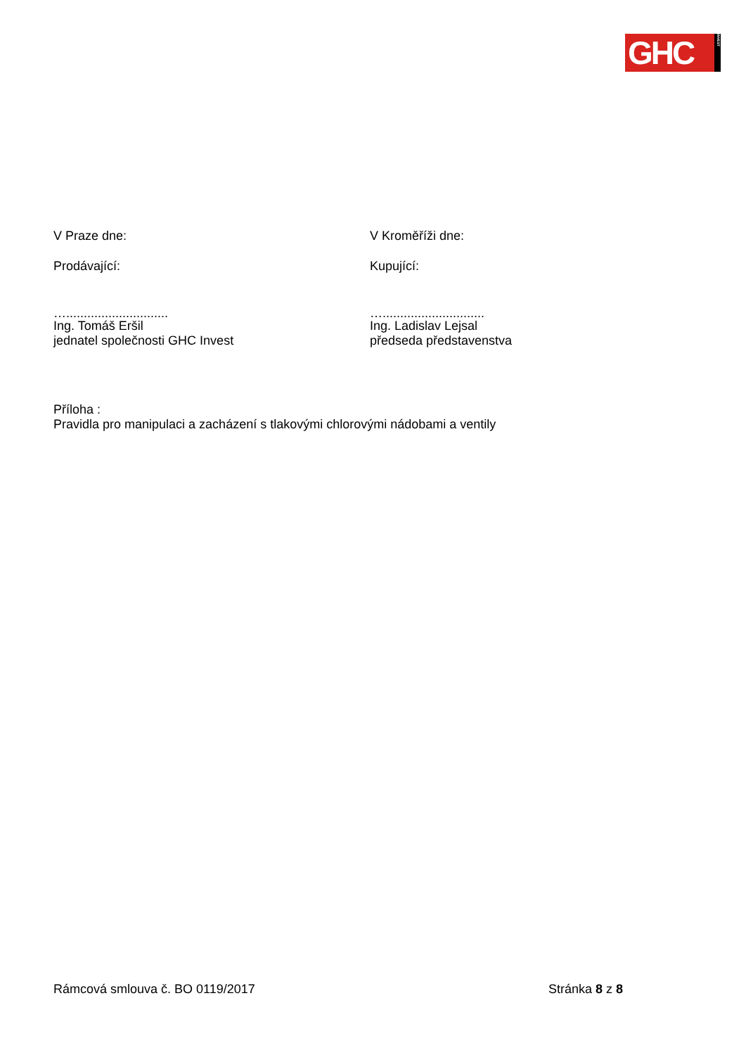GHC
INVEST
V Praze dne:
Prodávající:
….............................
Ing. Tomáš Eršil
jednatel společnosti GHC Invest
V Kroměříži dne:
Kupující:
….............................
Ing. Ladislav Lejsal
předseda představenstva
Příloha :
Pravidla pro manipulaci a zacházení s tlakovými chlorovými nádobami a ventily
Rámcová smlouva č. BO 0119/2017 Stránka 8 z 8